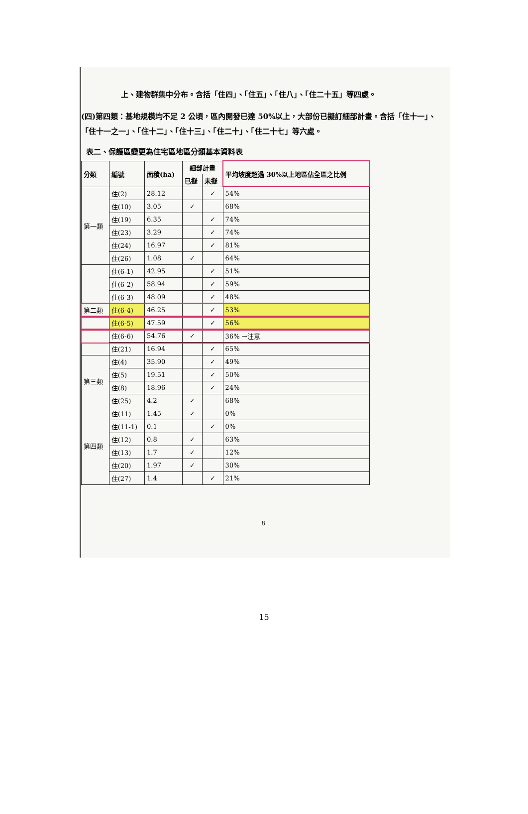上、建物群集中分布。含括「住四」、「住五」、「住八」、「住二十五」等四處。
(四)第四類：基地規模均不足 2 公頃，區內開發已達 50%以上，大部份已擬訂細部計畫。含括「住十一」、「住十一之一」、「住十二」、「住十三」、「住二十」、「住二十七」等六處。
表二、保護區變更為住宅區地區分類基本資料表
| 分類 | 編號 | 面積(ha) | 細部計畫 | | 平均坡度超過 30%以上地區佔全區之比例 |
| --- | --- | --- | --- | --- | --- |
| | | | 已擬 | 未擬 | |
| 第一類 | 住(2) | 28.12 | | ✓ | 54% |
| | 住(10) | 3.05 | ✓ | | 68% |
| | 住(19) | 6.35 | | ✓ | 74% |
| | 住(23) | 3.29 | | ✓ | 74% |
| | 住(24) | 16.97 | | ✓ | 81% |
| | 住(26) | 1.08 | ✓ | | 64% |
| 第二類 | 住(6-1) | 42.95 | | ✓ | 51% |
| | 住(6-2) | 58.94 | | ✓ | 59% |
| | 住(6-3) | 48.09 | | ✓ | 48% |
| | 住(6-4) | 46.25 | | ✓ | 53% |
| | 住(6-5) | 47.59 | | ✓ | 56% |
| | 住(6-6) | 54.76 | ✓ | | 36% →注意 |
| | 住(21) | 16.94 | | ✓ | 65% |
| 第三類 | 住(4) | 35.90 | | ✓ | 49% |
| | 住(5) | 19.51 | | ✓ | 50% |
| | 住(8) | 18.96 | | ✓ | 24% |
| | 住(25) | 4.2 | ✓ | | 68% |
| 第四類 | 住(11) | 1.45 | ✓ | | 0% |
| | 住(11-1) | 0.1 | | ✓ | 0% |
| | 住(12) | 0.8 | ✓ | | 63% |
| | 住(13) | 1.7 | ✓ | | 12% |
| | 住(20) | 1.97 | ✓ | | 30% |
| | 住(27) | 1.4 | | ✓ | 21% |
8
15